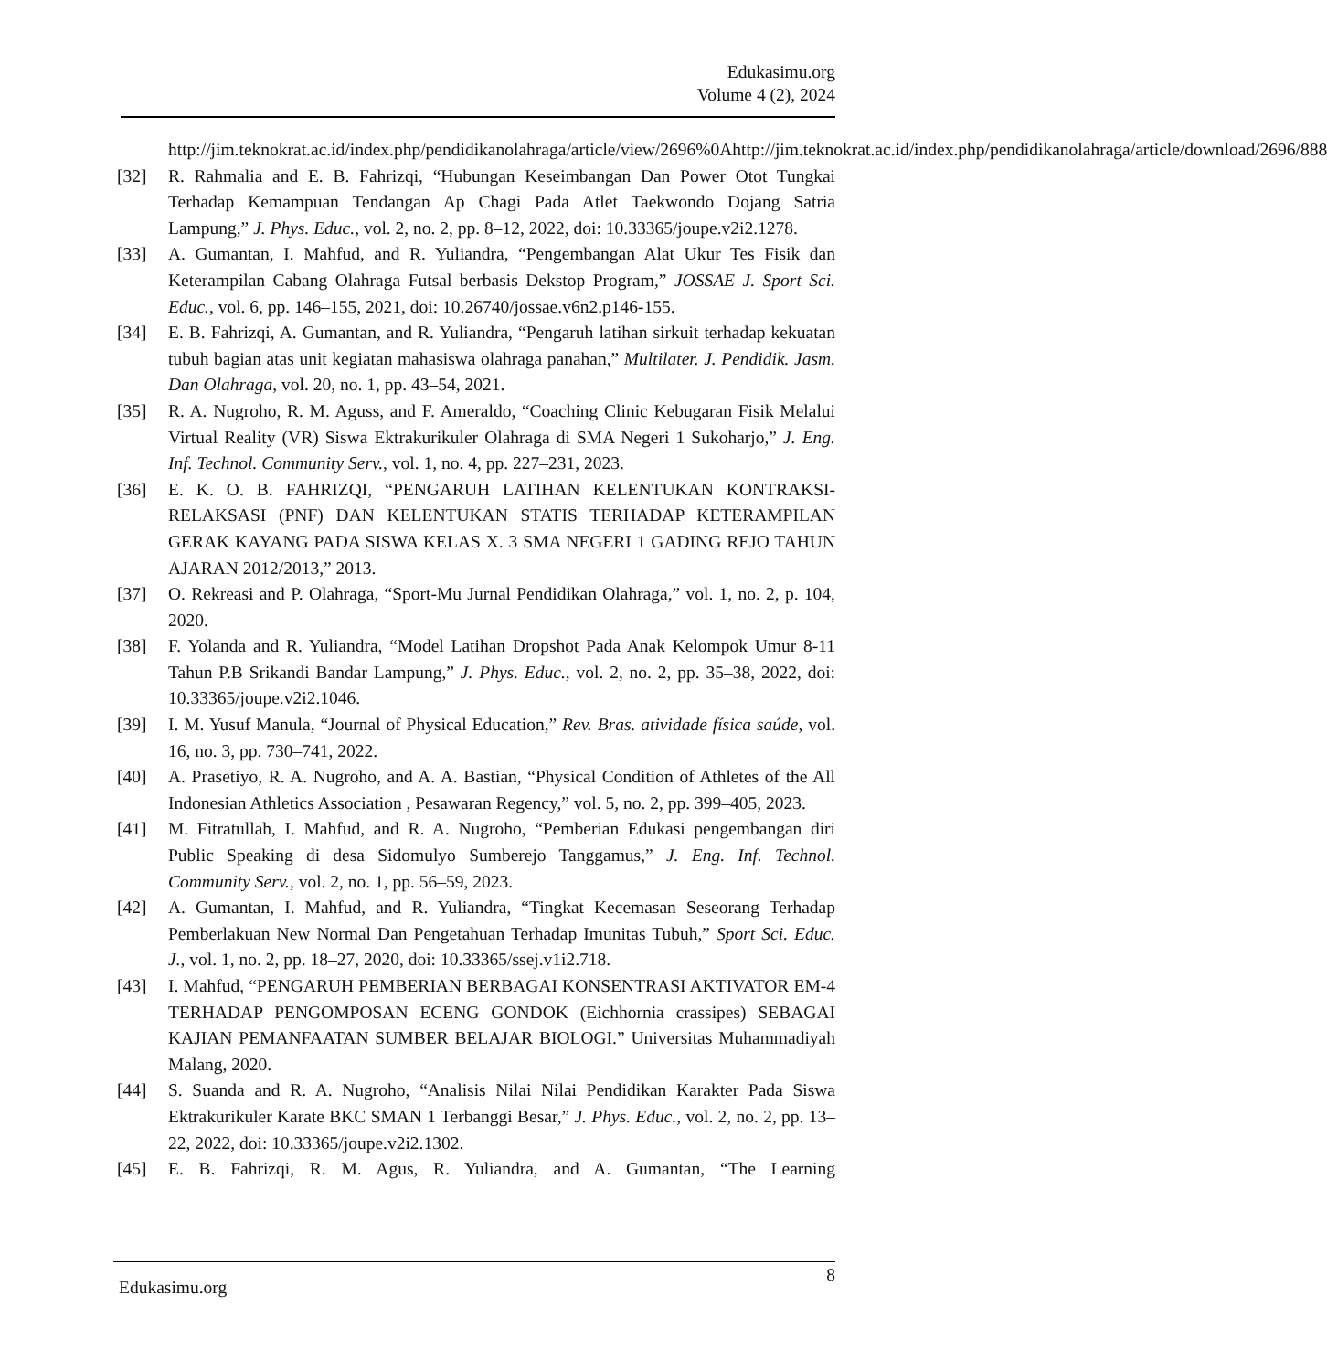Edukasimu.org
Volume 4 (2), 2024
http://jim.teknokrat.ac.id/index.php/pendidikanolahraga/article/view/2696%0Ahttp://jim.teknokrat.ac.id/index.php/pendidikanolahraga/article/download/2696/888
[32] R. Rahmalia and E. B. Fahrizqi, “Hubungan Keseimbangan Dan Power Otot Tungkai Terhadap Kemampuan Tendangan Ap Chagi Pada Atlet Taekwondo Dojang Satria Lampung,” J. Phys. Educ., vol. 2, no. 2, pp. 8–12, 2022, doi: 10.33365/joupe.v2i2.1278.
[33] A. Gumantan, I. Mahfud, and R. Yuliandra, “Pengembangan Alat Ukur Tes Fisik dan Keterampilan Cabang Olahraga Futsal berbasis Dekstop Program,” JOSSAE J. Sport Sci. Educ., vol. 6, pp. 146–155, 2021, doi: 10.26740/jossae.v6n2.p146-155.
[34] E. B. Fahrizqi, A. Gumantan, and R. Yuliandra, “Pengaruh latihan sirkuit terhadap kekuatan tubuh bagian atas unit kegiatan mahasiswa olahraga panahan,” Multilater. J. Pendidik. Jasm. Dan Olahraga, vol. 20, no. 1, pp. 43–54, 2021.
[35] R. A. Nugroho, R. M. Aguss, and F. Ameraldo, “Coaching Clinic Kebugaran Fisik Melalui Virtual Reality (VR) Siswa Ektrakurikuler Olahraga di SMA Negeri 1 Sukoharjo,” J. Eng. Inf. Technol. Community Serv., vol. 1, no. 4, pp. 227–231, 2023.
[36] E. K. O. B. FAHRIZQI, “PENGARUH LATIHAN KELENTUKAN KONTRAKSI-RELAKSASI (PNF) DAN KELENTUKAN STATIS TERHADAP KETERAMPILAN GERAK KAYANG PADA SISWA KELAS X. 3 SMA NEGERI 1 GADING REJO TAHUN AJARAN 2012/2013,” 2013.
[37] O. Rekreasi and P. Olahraga, “Sport-Mu Jurnal Pendidikan Olahraga,” vol. 1, no. 2, p. 104, 2020.
[38] F. Yolanda and R. Yuliandra, “Model Latihan Dropshot Pada Anak Kelompok Umur 8-11 Tahun P.B Srikandi Bandar Lampung,” J. Phys. Educ., vol. 2, no. 2, pp. 35–38, 2022, doi: 10.33365/joupe.v2i2.1046.
[39] I. M. Yusuf Manula, “Journal of Physical Education,” Rev. Bras. atividade física saúde, vol. 16, no. 3, pp. 730–741, 2022.
[40] A. Prasetiyo, R. A. Nugroho, and A. A. Bastian, “Physical Condition of Athletes of the All Indonesian Athletics Association , Pesawaran Regency,” vol. 5, no. 2, pp. 399–405, 2023.
[41] M. Fitratullah, I. Mahfud, and R. A. Nugroho, “Pemberian Edukasi pengembangan diri Public Speaking di desa Sidomulyo Sumberejo Tanggamus,” J. Eng. Inf. Technol. Community Serv., vol. 2, no. 1, pp. 56–59, 2023.
[42] A. Gumantan, I. Mahfud, and R. Yuliandra, “Tingkat Kecemasan Seseorang Terhadap Pemberlakuan New Normal Dan Pengetahuan Terhadap Imunitas Tubuh,” Sport Sci. Educ. J., vol. 1, no. 2, pp. 18–27, 2020, doi: 10.33365/ssej.v1i2.718.
[43] I. Mahfud, “PENGARUH PEMBERIAN BERBAGAI KONSENTRASI AKTIVATOR EM-4 TERHADAP PENGOMPOSAN ECENG GONDOK (Eichhornia crassipes) SEBAGAI KAJIAN PEMANFAATAN SUMBER BELAJAR BIOLOGI.” Universitas Muhammadiyah Malang, 2020.
[44] S. Suanda and R. A. Nugroho, “Analisis Nilai Nilai Pendidikan Karakter Pada Siswa Ektrakurikuler Karate BKC SMAN 1 Terbanggi Besar,” J. Phys. Educ., vol. 2, no. 2, pp. 13–22, 2022, doi: 10.33365/joupe.v2i2.1302.
[45] E. B. Fahrizqi, R. M. Agus, R. Yuliandra, and A. Gumantan, “The Learning
Edukasimu.org 8